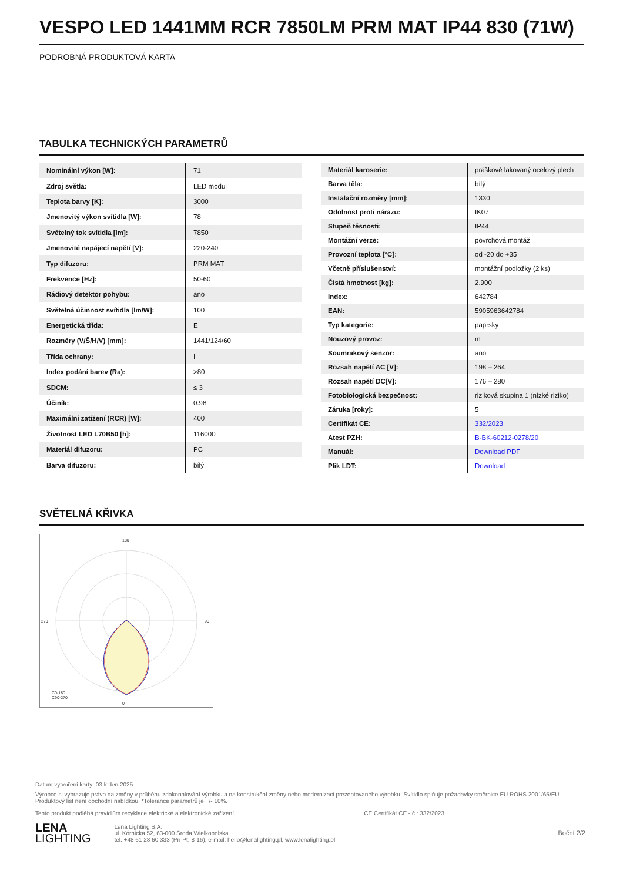VESPO LED 1441MM RCR 7850LM PRM MAT IP44 830 (71W)
PODROBNÁ PRODUKTOVÁ KARTA
TABULKA TECHNICKÝCH PARAMETRŮ
| Nominální výkon [W]: | 71 |
| Zdroj světla: | LED modul |
| Teplota barvy [K]: | 3000 |
| Jmenovitý výkon svítidla [W]: | 78 |
| Světelný tok svítidla [lm]: | 7850 |
| Jmenovité napájecí napětí [V]: | 220-240 |
| Typ difuzoru: | PRM MAT |
| Frekvence [Hz]: | 50-60 |
| Rádiový detektor pohybu: | ano |
| Světelná účinnost svítidla [lm/W]: | 100 |
| Energetická třída: | E |
| Rozměry (V/Š/H/V) [mm]: | 1441/124/60 |
| Třída ochrany: | I |
| Index podání barev (Ra): | >80 |
| SDCM: | ≤ 3 |
| Účiník: | 0.98 |
| Maximální zatížení (RCR) [W]: | 400 |
| Životnost LED L70B50 [h]: | 116000 |
| Materiál difuzoru: | PC |
| Barva difuzoru: | bílý |
| Materiál karoserie: | práškově lakovaný ocelový plech |
| Barva těla: | bílý |
| Instalační rozměry [mm]: | 1330 |
| Odolnost proti nárazu: | IK07 |
| Stupeň těsnosti: | IP44 |
| Montážní verze: | povrchová montáž |
| Provozní teplota [°C]: | od -20 do +35 |
| Včetně příslušenství: | montážní podložky (2 ks) |
| Čistá hmotnost [kg]: | 2.900 |
| Index: | 642784 |
| EAN: | 5905963642784 |
| Typ kategorie: | paprsky |
| Nouzový provoz: | m |
| Soumrakový senzor: | ano |
| Rozsah napětí AC [V]: | 198 – 264 |
| Rozsah napětí DC[V]: | 176 – 280 |
| Fotobiologická bezpečnost: | riziková skupina 1 (nízké riziko) |
| Záruka [roky]: | 5 |
| Certifikát CE: | 332/2023 |
| Atest PZH: | B-BK-60212-0278/20 |
| Manuál: | Download PDF |
| Plik LDT: | Download |
SVĚTELNÁ KŘIVKA
180
0
270
90
C0-180
C90-270
Datum vytvoření karty: 03 leden 2025
Výrobce si vyhrazuje právo na změny v průběhu zdokonalování výrobku a na konstrukční změny nebo modernizaci prezentovaného výrobku. Svítidlo splňuje požadavky směrnice EU ROHS 2001/65/EU. Produktový list není obchodní nabídkou. *Tolerance parametrů je +/- 10%.
Tento produkt podléhá pravidlům recyklace elektrické a elektronické zařízení CE Certifikát CE - č.: 332/2023
LENA
LIGHTING
Lena Lighting S.A.
ul. Kórnicka 52, 63-000 Środa Wielkopolska
tel. +48 61 28 60 333 (Pn-Pt, 8-16), e-mail: hello@lenalighting.pl, www.lenalighting.pl
Boční 2/2